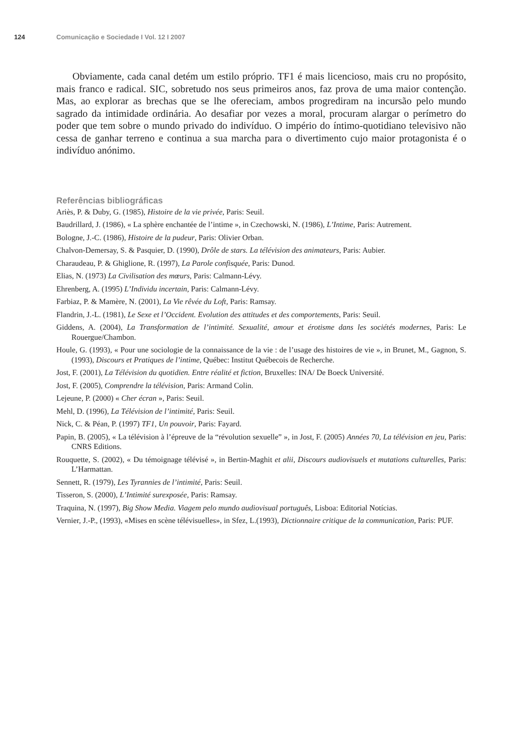124 Comunicação e Sociedade I Vol. 12 I 2007
Obviamente, cada canal detém um estilo próprio. TF1 é mais licencioso, mais cru no propósito, mais franco e radical. SIC, sobretudo nos seus primeiros anos, faz prova de uma maior contenção. Mas, ao explorar as brechas que se lhe ofereciam, ambos progrediram na incursão pelo mundo sagrado da intimidade ordinária. Ao desafiar por vezes a moral, procuram alargar o perímetro do poder que tem sobre o mundo privado do indivíduo. O império do íntimo-quotidiano televisivo não cessa de ganhar terreno e continua a sua marcha para o divertimento cujo maior protagonista é o indivíduo anónimo.
Referências bibliográficas
Ariès, P. & Duby, G. (1985), Histoire de la vie privée, Paris: Seuil.
Baudrillard, J. (1986), « La sphère enchantée de l’intime », in Czechowski, N. (1986), L’Intime, Paris: Autrement.
Bologne, J.-C. (1986), Histoire de la pudeur, Paris: Olivier Orban.
Chalvon-Demersay, S. & Pasquier, D. (1990), Drôle de stars. La télévision des animateurs, Paris: Aubier.
Charaudeau, P. & Ghiglione, R. (1997), La Parole confisquée, Paris: Dunod.
Elias, N. (1973) La Civilisation des mœurs, Paris: Calmann-Lévy.
Ehrenberg, A. (1995) L’Individu incertain, Paris: Calmann-Lévy.
Farbiaz, P. & Mamère, N. (2001), La Vie rêvée du Loft, Paris: Ramsay.
Flandrin, J.-L. (1981), Le Sexe et l’Occident. Evolution des attitudes et des comportements, Paris: Seuil.
Giddens, A. (2004), La Transformation de l’intimité. Sexualité, amour et érotisme dans les sociétés modernes, Paris: Le Rouergue/Chambon.
Houle, G. (1993), « Pour une sociologie de la connaissance de la vie : de l’usage des histoires de vie », in Brunet, M., Gagnon, S. (1993), Discours et Pratiques de l’intime, Québec: Institut Québecois de Recherche.
Jost, F. (2001), La Télévision du quotidien. Entre réalité et fiction, Bruxelles: INA/ De Boeck Université.
Jost, F. (2005), Comprendre la télévision, Paris: Armand Colin.
Lejeune, P. (2000) « Cher écran », Paris: Seuil.
Mehl, D. (1996), La Télévision de l’intimité, Paris: Seuil.
Nick, C. & Péan, P. (1997) TF1, Un pouvoir, Paris: Fayard.
Papin, B. (2005), « La télévision à l’épreuve de la “révolution sexuelle” », in Jost, F. (2005) Années 70, La télévision en jeu, Paris: CNRS Editions.
Rouquette, S. (2002), « Du témoignage télévisé », in Bertin-Maghit et alii, Discours audiovisuels et mutations culturelles, Paris: L’Harmattan.
Sennett, R. (1979), Les Tyrannies de l’intimité, Paris: Seuil.
Tisseron, S. (2000), L’Intimité surexposée, Paris: Ramsay.
Traquina, N. (1997), Big Show Media. Viagem pelo mundo audiovisual português, Lisboa: Editorial Notícias.
Vernier, J.-P., (1993), «Mises en scène télévisuelles», in Sfez, L.(1993), Dictionnaire critique de la communication, Paris: PUF.